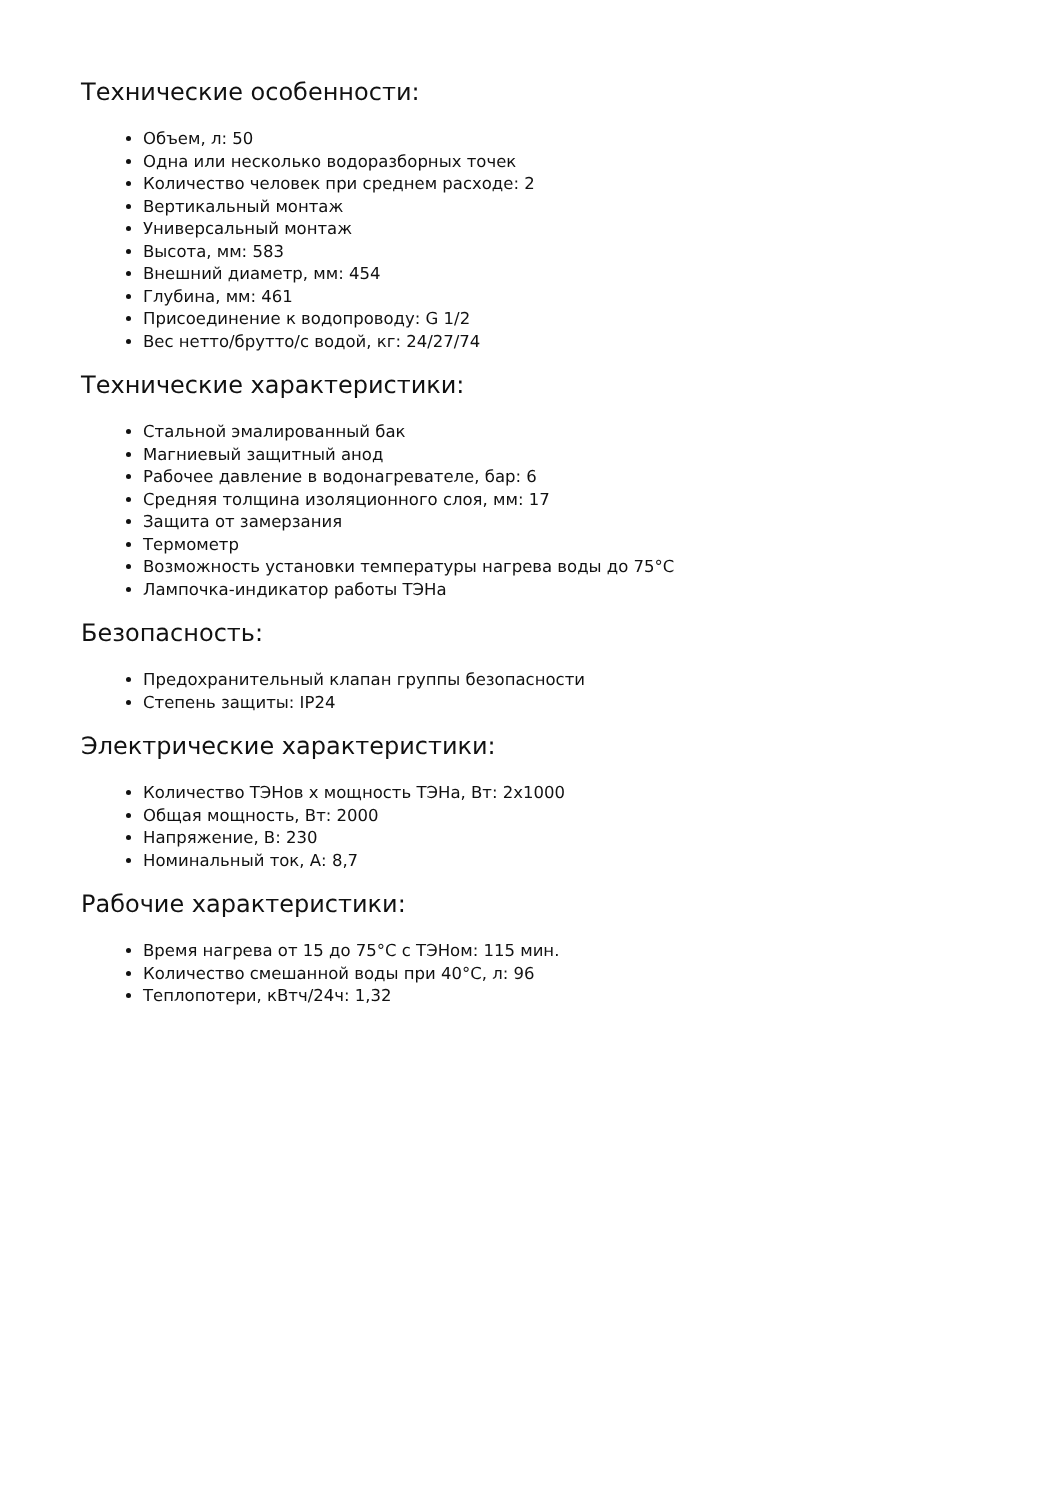Технические особенности:
Объем, л: 50
Одна или несколько водоразборных точек
Количество человек при среднем расходе: 2
Вертикальный монтаж
Универсальный монтаж
Высота, мм: 583
Внешний диаметр, мм: 454
Глубина, мм: 461
Присоединение к водопроводу: G 1/2
Вес нетто/брутто/с водой, кг: 24/27/74
Технические характеристики:
Стальной эмалированный бак
Магниевый защитный анод
Рабочее давление в водонагревателе, бар: 6
Средняя толщина изоляционного слоя, мм: 17
Защита от замерзания
Термометр
Возможность установки температуры нагрева воды до 75°С
Лампочка-индикатор работы ТЭНа
Безопасность:
Предохранительный клапан группы безопасности
Степень защиты: IP24
Электрические характеристики:
Количество ТЭНов x мощность ТЭНа, Вт: 2x1000
Общая мощность, Вт: 2000
Напряжение, В: 230
Номинальный ток, А: 8,7
Рабочие характеристики:
Время нагрева от 15 до 75°С с ТЭНом: 115 мин.
Количество смешанной воды при 40°С, л: 96
Теплопотери, кВтч/24ч: 1,32